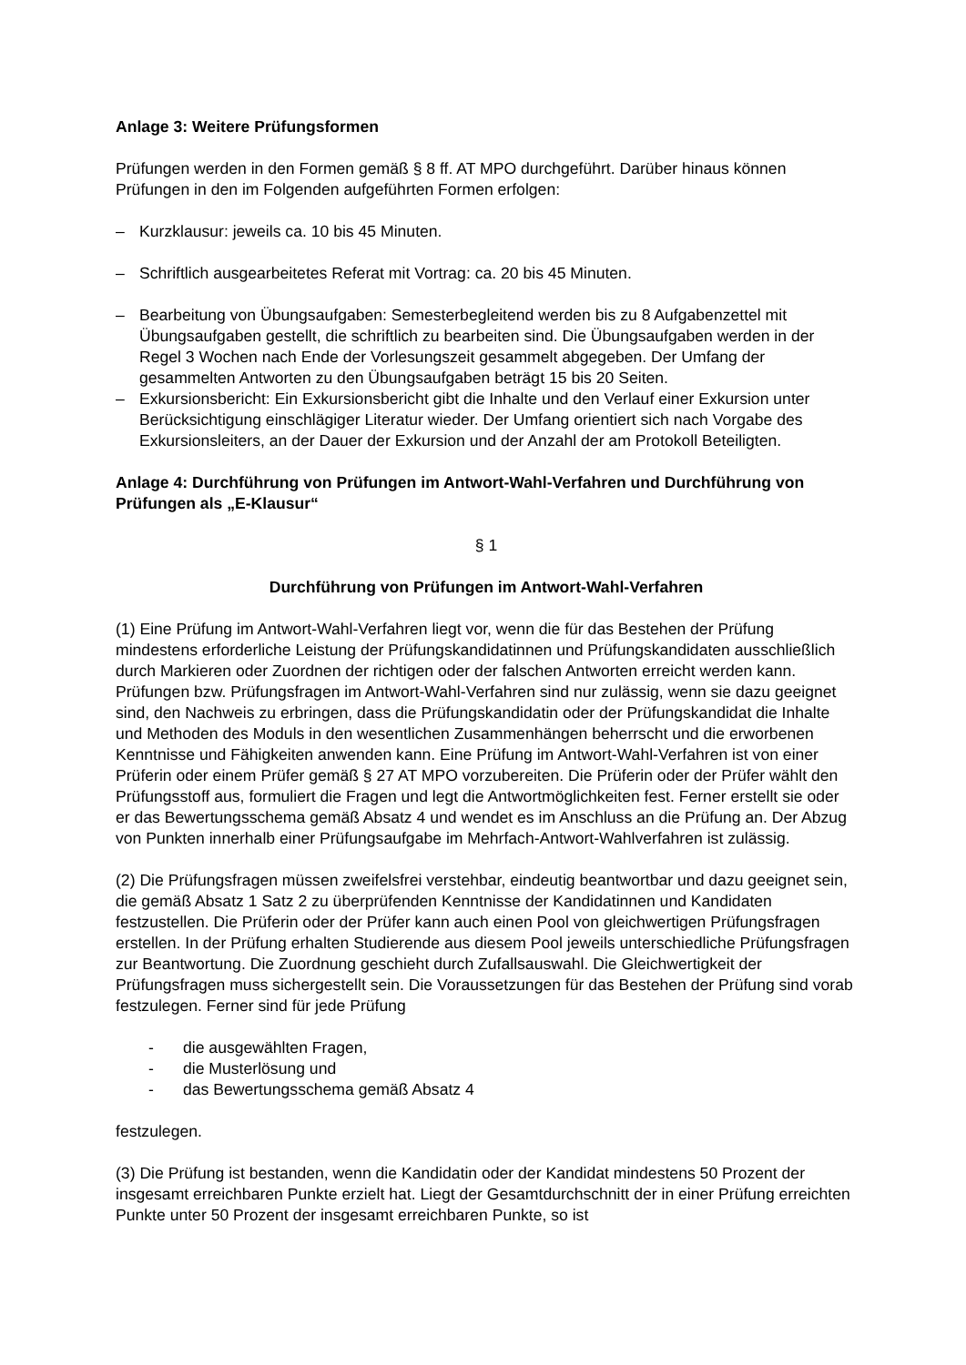Anlage 3: Weitere Prüfungsformen
Prüfungen werden in den Formen gemäß § 8 ff. AT MPO durchgeführt. Darüber hinaus können Prüfungen in den im Folgenden aufgeführten Formen erfolgen:
– Kurzklausur: jeweils ca. 10 bis 45 Minuten.
– Schriftlich ausgearbeitetes Referat mit Vortrag: ca. 20 bis 45 Minuten.
– Bearbeitung von Übungsaufgaben: Semesterbegleitend werden bis zu 8 Aufgabenzettel mit Übungsaufgaben gestellt, die schriftlich zu bearbeiten sind. Die Übungsaufgaben werden in der Regel 3 Wochen nach Ende der Vorlesungszeit gesammelt abgegeben. Der Umfang der gesammelten Antworten zu den Übungsaufgaben beträgt 15 bis 20 Seiten.
– Exkursionsbericht: Ein Exkursionsbericht gibt die Inhalte und den Verlauf einer Exkursion unter Berücksichtigung einschlägiger Literatur wieder. Der Umfang orientiert sich nach Vorgabe des Exkursionsleiters, an der Dauer der Exkursion und der Anzahl der am Protokoll Beteiligten.
Anlage 4: Durchführung von Prüfungen im Antwort-Wahl-Verfahren und Durchführung von Prüfungen als „E-Klausur“
§ 1
Durchführung von Prüfungen im Antwort-Wahl-Verfahren
(1) Eine Prüfung im Antwort-Wahl-Verfahren liegt vor, wenn die für das Bestehen der Prüfung mindestens erforderliche Leistung der Prüfungskandidatinnen und Prüfungskandidaten ausschließlich durch Markieren oder Zuordnen der richtigen oder der falschen Antworten erreicht werden kann. Prüfungen bzw. Prüfungsfragen im Antwort-Wahl-Verfahren sind nur zulässig, wenn sie dazu geeignet sind, den Nachweis zu erbringen, dass die Prüfungskandidatin oder der Prüfungskandidat die Inhalte und Methoden des Moduls in den wesentlichen Zusammenhängen beherrscht und die erworbenen Kenntnisse und Fähigkeiten anwenden kann. Eine Prüfung im Antwort-Wahl-Verfahren ist von einer Prüferin oder einem Prüfer gemäß § 27 AT MPO vorzubereiten. Die Prüferin oder der Prüfer wählt den Prüfungsstoff aus, formuliert die Fragen und legt die Antwortmöglichkeiten fest. Ferner erstellt sie oder er das Bewertungsschema gemäß Absatz 4 und wendet es im Anschluss an die Prüfung an. Der Abzug von Punkten innerhalb einer Prüfungsaufgabe im Mehrfach-Antwort-Wahlverfahren ist zulässig.
(2) Die Prüfungsfragen müssen zweifelsfrei verstehbar, eindeutig beantwortbar und dazu geeignet sein, die gemäß Absatz 1 Satz 2 zu überprüfenden Kenntnisse der Kandidatinnen und Kandidaten festzustellen. Die Prüferin oder der Prüfer kann auch einen Pool von gleichwertigen Prüfungsfragen erstellen. In der Prüfung erhalten Studierende aus diesem Pool jeweils unterschiedliche Prüfungsfragen zur Beantwortung. Die Zuordnung geschieht durch Zufallsauswahl. Die Gleichwertigkeit der Prüfungsfragen muss sichergestellt sein. Die Voraussetzungen für das Bestehen der Prüfung sind vorab festzulegen. Ferner sind für jede Prüfung
- die ausgewählten Fragen,
- die Musterlösung und
- das Bewertungsschema gemäß Absatz 4
festzulegen.
(3) Die Prüfung ist bestanden, wenn die Kandidatin oder der Kandidat mindestens 50 Prozent der insgesamt erreichbaren Punkte erzielt hat. Liegt der Gesamtdurchschnitt der in einer Prüfung erreichten Punkte unter 50 Prozent der insgesamt erreichbaren Punkte, so ist